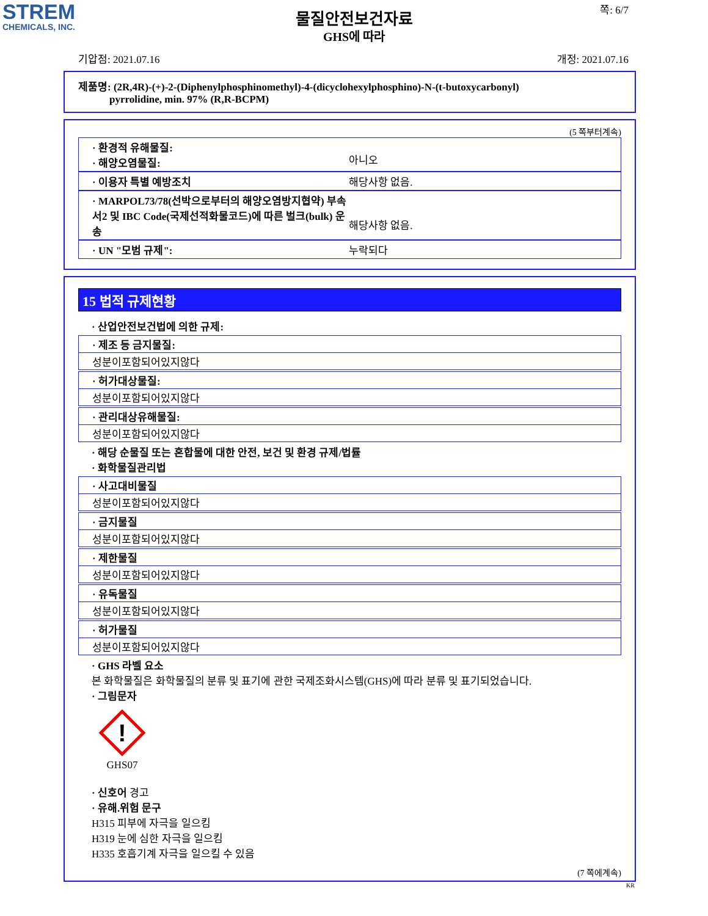STREM
CHEMICALS, INC.
쪽: 6/7
물질안전보건자료
GHS에 따라
기압점: 2021.07.16 개정: 2021.07.16
제품명: (2R,4R)-(+)-2-(Diphenylphosphinomethyl)-4-(dicyclohexylphosphino)-N-(t-butoxycarbonyl)
pyrrolidine, min. 97% (R,R-BCPM)
(5 쪽부터계속)
· 환경적 유해물질:
· 해양오염물질:
아니오
· 이용자 특별 예방조치 해당사항 없음.
· MARPOL73/78(선박으로부터의 해양오염방지협약) 부속서2 및 IBC Code(국제선적화물코드)에 따른 벌크(bulk) 운송
해당사항 없음.
· UN "모범 규제": 누락되다
15 법적 규제현황
· 산업안전보건법에 의한 규제:
· 제조 등 금지물질:
성분이포함되어있지않다
· 허가대상물질:
성분이포함되어있지않다
· 관리대상유해물질:
성분이포함되어있지않다
· 해당 순물질 또는 혼합물에 대한 안전, 보건 및 환경 규제/법률
· 화학물질관리법
· 사고대비물질
성분이포함되어있지않다
· 금지물질
성분이포함되어있지않다
· 제한물질
성분이포함되어있지않다
· 유독물질
성분이포함되어있지않다
· 허가물질
성분이포함되어있지않다
· GHS 라벨 요소
본 화학물질은 화학물질의 분류 및 표기에 관한 국제조화시스템(GHS)에 따라 분류 및 표기되었습니다.
· 그림문자
!
GHS07
· 신호어 경고
· 유해.위험 문구
H315 피부에 자극을 일으킴
H319 눈에 심한 자극을 일으킴
H335 호흡기계 자극을 일으킬 수 있음
(7 쪽에계속)
KR